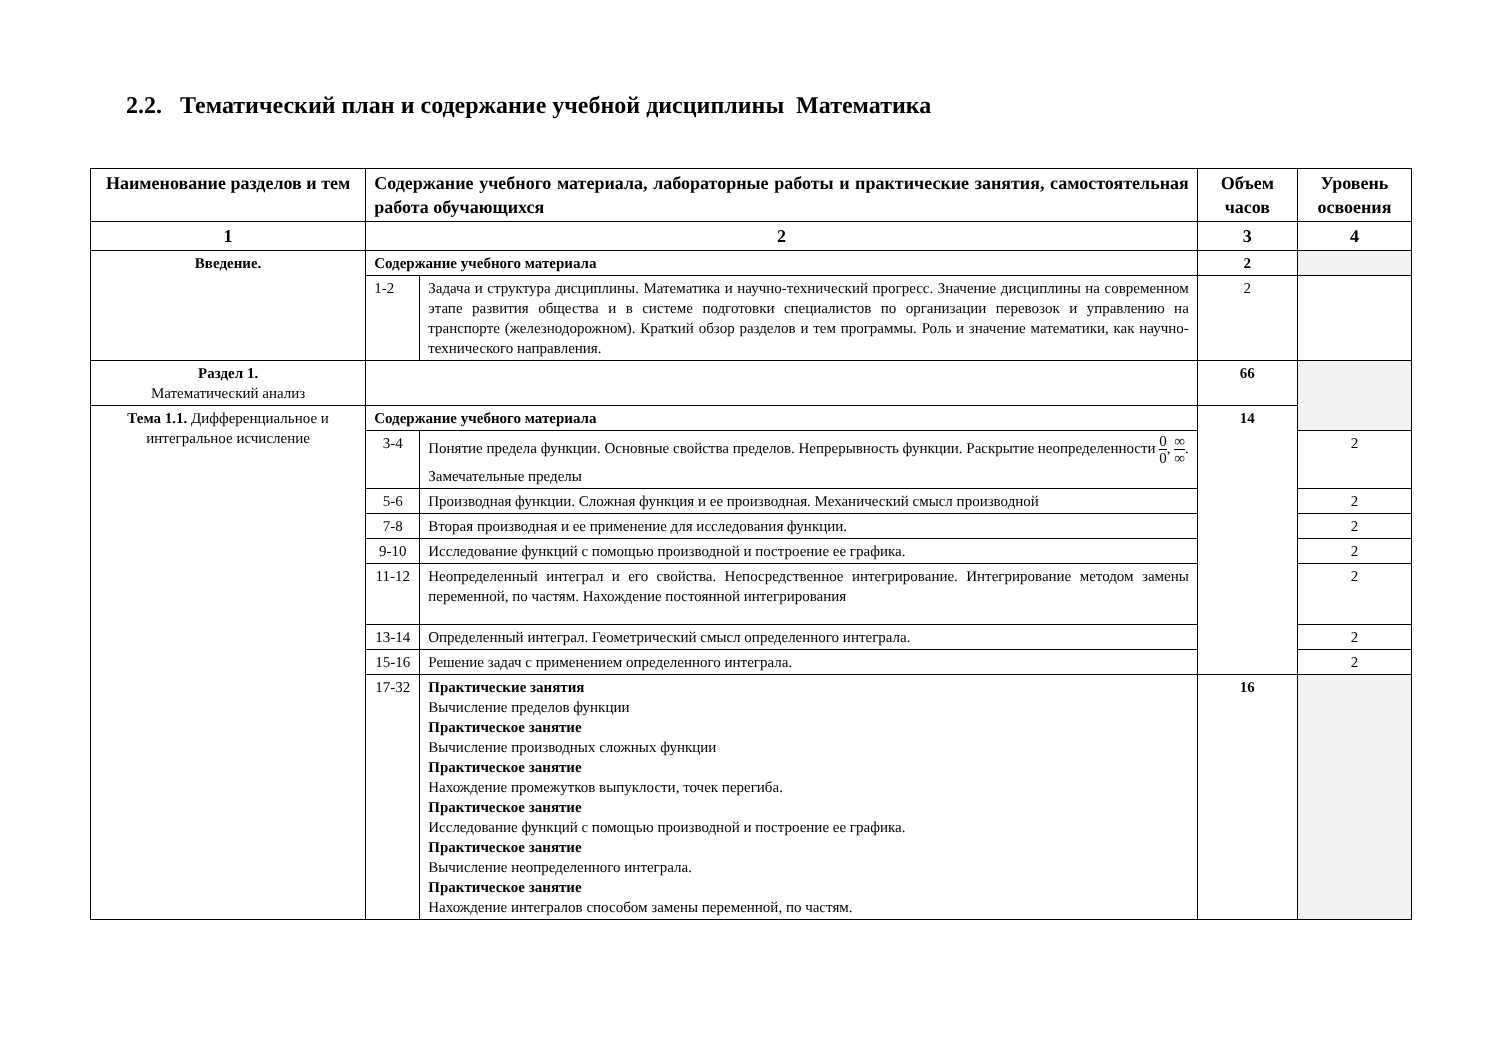2.2. Тематический план и содержание учебной дисциплины Математика
| Наименование разделов и тем | Содержание учебного материала, лабораторные работы и практические занятия, самостоятельная работа обучающихся | | Объем часов | Уровень освоения |
| --- | --- | --- | --- | --- |
| 1 | 2 | | 3 | 4 |
| Введение. | Содержание учебного материала | | 2 | |
| | 1-2 | Задача и структура дисциплины. Математика и научно-технический прогресс. Значение дисциплины на современном этапе развития общества и в системе подготовки специалистов по организации перевозок и управлению на транспорте (железнодорожном). Краткий обзор разделов и тем программы. Роль и значение математики, как научно-технического направления. | 2 | |
| Раздел 1. Математический анализ | | | 66 | |
| Тема 1.1. Дифференциальное и интегральное исчисление | Содержание учебного материала | | 14 | |
| | 3-4 | Понятие предела функции. Основные свойства пределов. Непрерывность функции. Раскрытие неопределенности 0 0 , ∞ ∞ . Замечательные пределы | | 2 |
| | 5-6 | Производная функции. Сложная функция и ее производная. Механический смысл производной | | 2 |
| | 7-8 | Вторая производная и ее применение для исследования функции. | | 2 |
| | 9-10 | Исследование функций с помощью производной и построение ее графика. | | 2 |
| | 11-12 | Неопределенный интеграл и его свойства. Непосредственное интегрирование. Интегрирование методом замены переменной, по частям. Нахождение постоянной интегрирования | | 2 |
| | 13-14 | Определенный интеграл. Геометрический смысл определенного интеграла. | | 2 |
| | 15-16 | Решение задач с применением определенного интеграла. | | 2 |
| | 17-32 | Практические занятия Вычисление пределов функции Практическое занятие Вычисление производных сложных функции Практическое занятие Нахождение промежутков выпуклости, точек перегиба. Практическое занятие Исследование функций с помощью производной и построение ее графика. Практическое занятие Вычисление неопределенного интеграла. Практическое занятие Нахождение интегралов способом замены переменной, по частям. | 16 | |